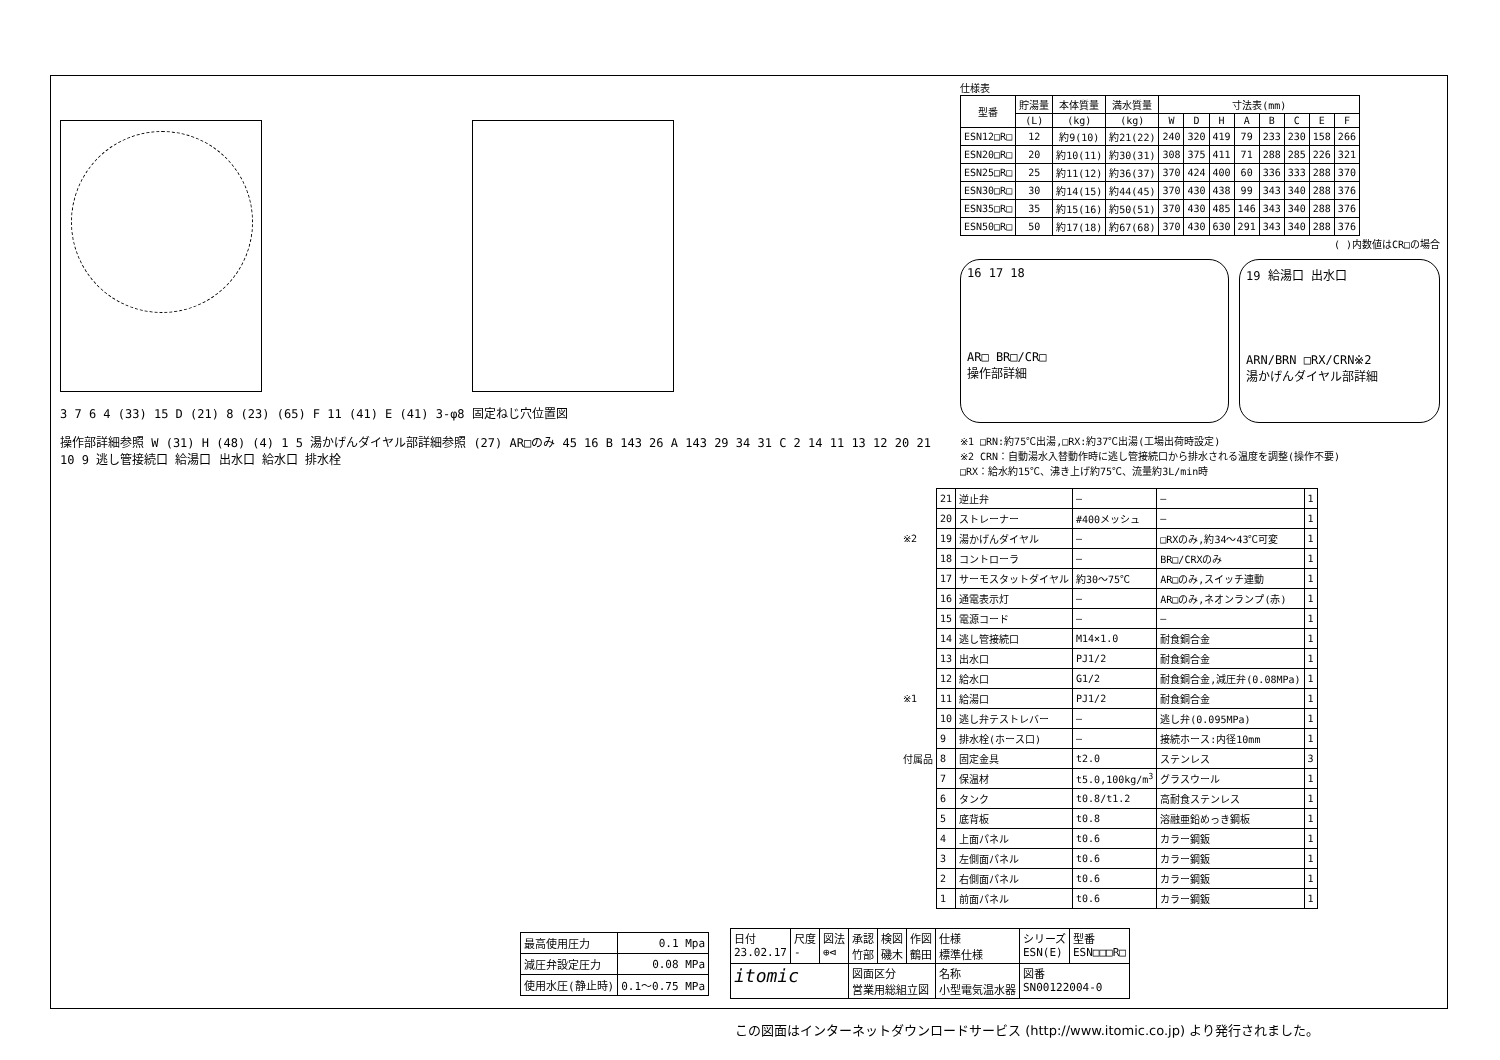3 7 6 4 (33) 15 D (21) 8 (23) (65) F 11 (41) E (41) 3-φ8 固定ねじ穴位置図
操作部詳細参照 W (31) H (48) (4) 1 5 湯かげんダイヤル部詳細参照 (27) AR□のみ 45 16 B 143 26 A 143 29 34 31 C 2 14 11 13 12 20 21 10 9 逃し管接続口 給湯口 出水口 給水口 排水栓
仕様表
| 型番 | 貯湯量 | 本体質量 | 満水質量 | 寸法表(mm) | | | | | | | |
| --- | --- | --- | --- | --- | --- | --- | --- | --- | --- | --- | --- |
| | (L) | (kg) | (kg) | W | D | H | A | B | C | E | F |
| ESN12□R□ | 12 | 約9(10) | 約21(22) | 240 | 320 | 419 | 79 | 233 | 230 | 158 | 266 |
| ESN20□R□ | 20 | 約10(11) | 約30(31) | 308 | 375 | 411 | 71 | 288 | 285 | 226 | 321 |
| ESN25□R□ | 25 | 約11(12) | 約36(37) | 370 | 424 | 400 | 60 | 336 | 333 | 288 | 370 |
| ESN30□R□ | 30 | 約14(15) | 約44(45) | 370 | 430 | 438 | 99 | 343 | 340 | 288 | 376 |
| ESN35□R□ | 35 | 約15(16) | 約50(51) | 370 | 430 | 485 | 146 | 343 | 340 | 288 | 376 |
| ESN50□R□ | 50 | 約17(18) | 約67(68) | 370 | 430 | 630 | 291 | 343 | 340 | 288 | 376 |
( )内数値はCR□の場合
16 17 18
AR□ BR□/CR□
操作部詳細
19 給湯口 出水口
ARN/BRN □RX/CRN※2
湯かげんダイヤル部詳細
※1 □RN:約75℃出湯,□RX:約37℃出湯(工場出荷時設定)
※2 CRN：自動湯水入替動作時に逃し管接続口から排水される温度を調整(操作不要)
□RX：給水約15℃、沸き上げ約75℃、流量約3L/min時
| | 21 | 逆止弁 | — | — | 1 |
| | 20 | ストレーナー | #400メッシュ | — | 1 |
| ※2 | 19 | 湯かげんダイヤル | — | □RXのみ,約34～43℃可変 | 1 |
| | 18 | コントローラ | — | BR□/CRXのみ | 1 |
| | 17 | サーモスタットダイヤル | 約30～75℃ | AR□のみ,スイッチ連動 | 1 |
| | 16 | 通電表示灯 | — | AR□のみ,ネオンランプ(赤) | 1 |
| | 15 | 電源コード | — | — | 1 |
| | 14 | 逃し管接続口 | M14×1.0 | 耐食銅合金 | 1 |
| | 13 | 出水口 | PJ1/2 | 耐食銅合金 | 1 |
| | 12 | 給水口 | G1/2 | 耐食銅合金,減圧弁(0.08MPa) | 1 |
| ※1 | 11 | 給湯口 | PJ1/2 | 耐食銅合金 | 1 |
| | 10 | 逃し弁テストレバー | — | 逃し弁(0.095MPa) | 1 |
| | 9 | 排水栓(ホース口) | — | 接続ホース:内径10mm | 1 |
| 付属品 | 8 | 固定金具 | t2.0 | ステンレス | 3 |
| | 7 | 保温材 | t5.0,100kg/m<sup>3</sup> | グラスウール | 1 |
| | 6 | タンク | t0.8/t1.2 | 高耐食ステンレス | 1 |
| | 5 | 底背板 | t0.8 | 溶融亜鉛めっき鋼板 | 1 |
| | 4 | 上面パネル | t0.6 | カラー鋼鈑 | 1 |
| | 3 | 左側面パネル | t0.6 | カラー鋼鈑 | 1 |
| | 2 | 右側面パネル | t0.6 | カラー鋼鈑 | 1 |
| | 1 | 前面パネル | t0.6 | カラー鋼鈑 | 1 |
| 最高使用圧力 | 0.1 Mpa |
| 減圧弁設定圧力 | 0.08 MPa |
| 使用水圧(静止時) | 0.1～0.75 MPa |
| 日付 23.02.17 | 尺度 - | 図法 ⊕⊲ | 承認 竹部 | 検図 磯木 | 作図 鶴田 | 仕様 標準仕様 | シリーズ ESN(E) | 型番 ESN□□□R□ |
| itomic | | | 図面区分 営業用総組立図 | | | 名称 小型電気温水器 | 図番 SN00122004-0 | |
この図面はインターネットダウンロードサービス (http://www.itomic.co.jp) より発行されました。